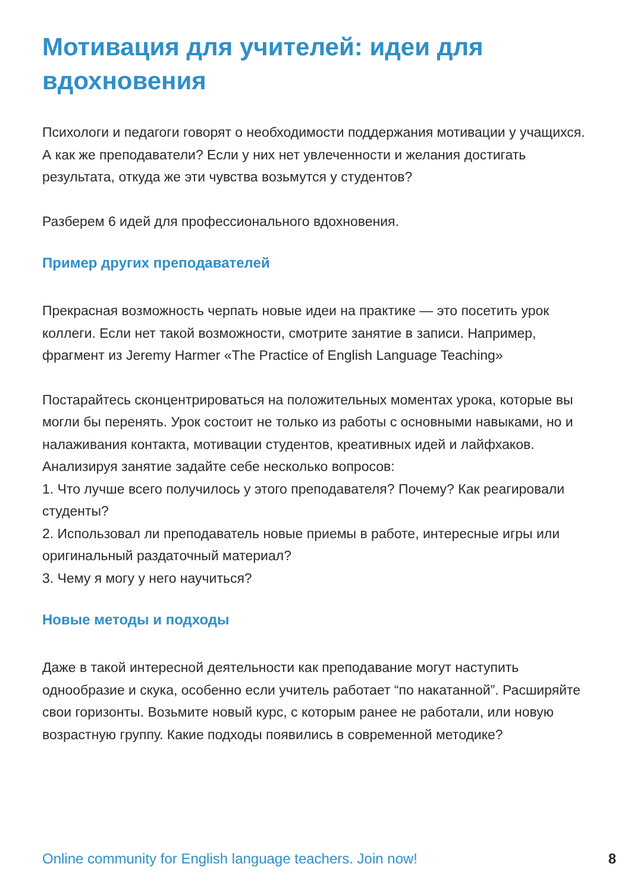Мотивация для учителей: идеи для вдохновения
Психологи и педагоги говорят о необходимости поддержания мотивации у учащихся. А как же преподаватели? Если у них нет увлеченности и желания достигать результата, откуда же эти чувства возьмутся у студентов?
Разберем 6 идей для профессионального вдохновения.
Пример других преподавателей
Прекрасная возможность черпать новые идеи на практике — это посетить урок коллеги. Если нет такой возможности, смотрите занятие в записи. Например, фрагмент из Jeremy Harmer «The Practice of English Language Teaching»
Постарайтесь сконцентрироваться на положительных моментах урока, которые вы могли бы перенять. Урок состоит не только из работы с основными навыками, но и налаживания контакта, мотивации студентов, креативных идей и лайфхаков. Анализируя занятие задайте себе несколько вопросов:
1. Что лучше всего получилось у этого преподавателя? Почему? Как реагировали студенты?
2. Использовал ли преподаватель новые приемы в работе, интересные игры или оригинальный раздаточный материал?
3. Чему я могу у него научиться?
Новые методы и подходы
Даже в такой интересной деятельности как преподавание могут наступить однообразие и скука, особенно если учитель работает “по накатанной”. Расширяйте свои горизонты. Возьмите новый курс, с которым ранее не работали, или новую возрастную группу. Какие подходы появились в современной методике?
Online community for English language teachers. Join now! 8